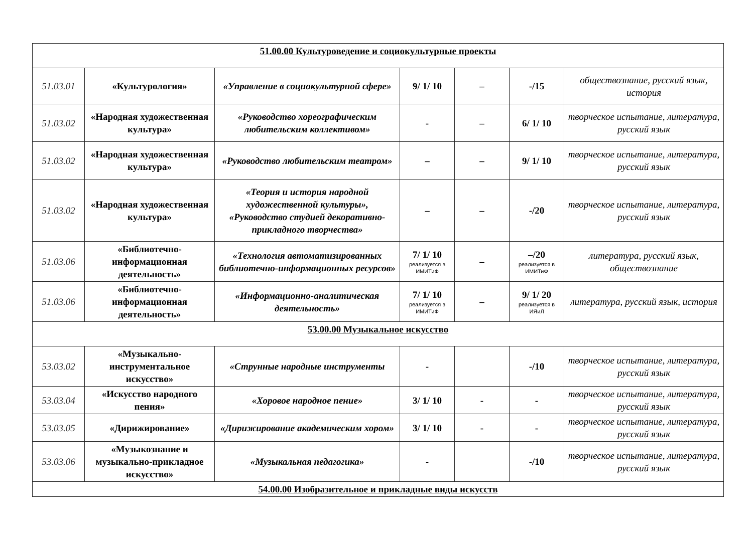| 51.00.00 Культуроведение и социокультурные проекты | | | | | | |
| 51.03.01 | «Культурология» | «Управление в социокультурной сфере» | 9/ 1/ 10 | – | -/15 | обществознание, русский язык, история |
| 51.03.02 | «Народная художественная культура» | «Руководство хореографическим любительским коллективом» | - | – | 6/ 1/ 10 | творческое испытание, литература, русский язык |
| 51.03.02 | «Народная художественная культура» | «Руководство любительским театром» | – | – | 9/ 1/ 10 | творческое испытание, литература, русский язык |
| 51.03.02 | «Народная художественная культура» | «Теория и история народной художественной культуры», «Руководство студией декоративно-прикладного творчества» | – | – | -/20 | творческое испытание, литература, русский язык |
| 51.03.06 | «Библиотечно-информационная деятельность» | «Технология автоматизированных библиотечно-информационных ресурсов» | 7/ 1/ 10 реализуется в ИМИТиФ | – | –/20 реализуется в ИМИТиФ | литература, русский язык, обществознание |
| 51.03.06 | «Библиотечно-информационная деятельность» | «Информационно-аналитическая деятельность» | 7/ 1/ 10 реализуется в ИМИТиФ | – | 9/ 1/ 20 реализуется в ИЯиЛ | литература, русский язык, история |
| 53.00.00 Музыкальное искусство | | | | | | |
| 53.03.02 | «Музыкально-инструментальное искусство» | «Струнные народные инструменты | - | | -/10 | творческое испытание, литература, русский язык |
| 53.03.04 | «Искусство народного пения» | «Хоровое народное пение» | 3/ 1/ 10 | - | - | творческое испытание, литература, русский язык |
| 53.03.05 | «Дирижирование» | «Дирижирование академическим хором» | 3/ 1/ 10 | - | - | творческое испытание, литература, русский язык |
| 53.03.06 | «Музыкознание и музыкально-прикладное искусство» | «Музыкальная педагогика» | - | | -/10 | творческое испытание, литература, русский язык |
| 54.00.00 Изобразительное и прикладные виды искусств | | | | | | |